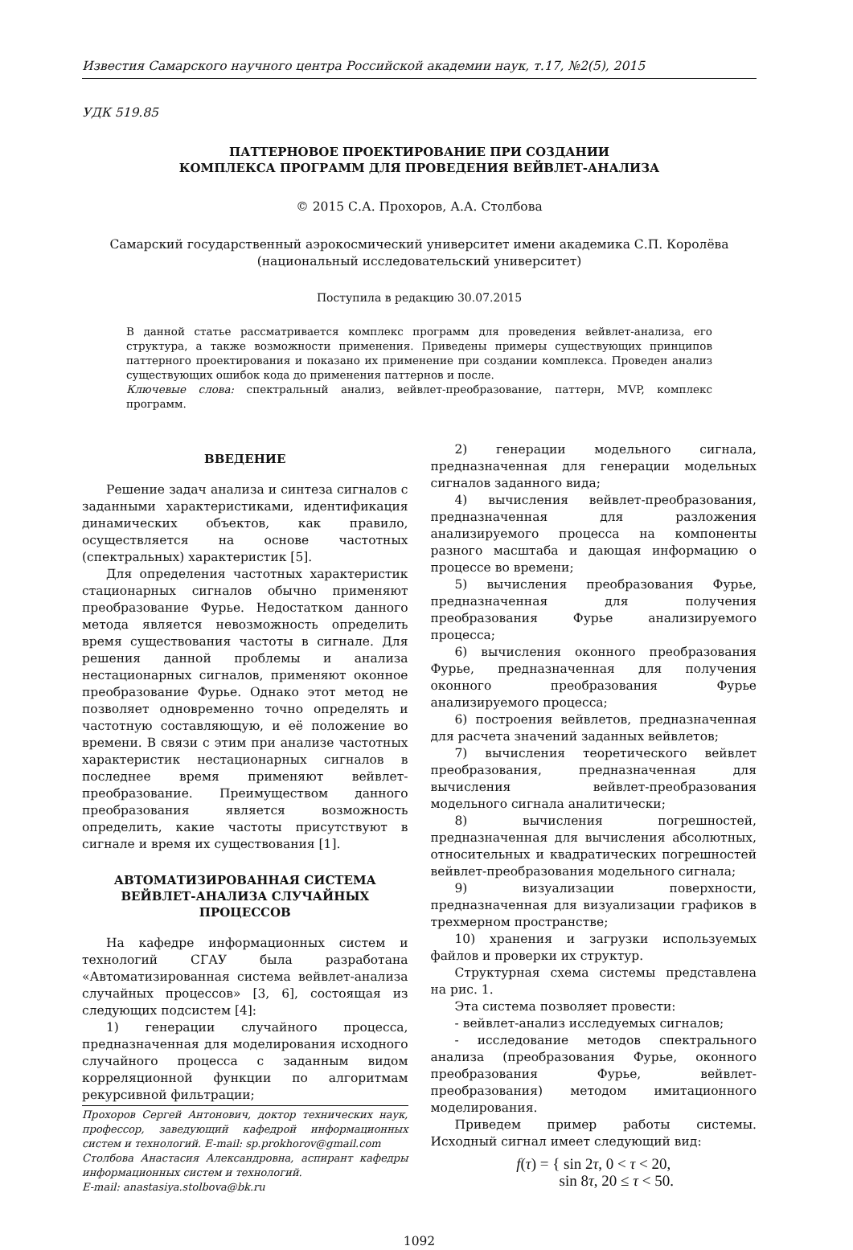Известия Самарского научного центра Российской академии наук, т.17, №2(5), 2015
УДК 519.85
ПАТТЕРНОВОЕ ПРОЕКТИРОВАНИЕ ПРИ СОЗДАНИИ
КОМПЛЕКСА ПРОГРАММ ДЛЯ ПРОВЕДЕНИЯ ВЕЙВЛЕТ-АНАЛИЗА
© 2015 С.А. Прохоров, А.А. Столбова
Самарский государственный аэрокосмический университет имени академика С.П. Королёва
(национальный исследовательский университет)
Поступила в редакцию 30.07.2015
В данной статье рассматривается комплекс программ для проведения вейвлет-анализа, его структура, а также возможности применения. Приведены примеры существующих принципов паттерного проектирования и показано их применение при создании комплекса. Проведен анализ существующих ошибок кода до применения паттернов и после.
Ключевые слова: спектральный анализ, вейвлет-преобразование, паттерн, MVP, комплекс программ.
ВВЕДЕНИЕ
Решение задач анализа и синтеза сигналов с заданными характеристиками, идентификация динамических объектов, как правило, осуществляется на основе частотных (спектральных) характеристик [5].
Для определения частотных характеристик стационарных сигналов обычно применяют преобразование Фурье. Недостатком данного метода является невозможность определить время существования частоты в сигнале. Для решения данной проблемы и анализа нестационарных сигналов, применяют оконное преобразование Фурье. Однако этот метод не позволяет одновременно точно определять и частотную составляющую, и её положение во времени. В связи с этим при анализе частотных характеристик нестационарных сигналов в последнее время применяют вейвлет-преобразование. Преимуществом данного преобразования является возможность определить, какие частоты присутствуют в сигнале и время их существования [1].
АВТОМАТИЗИРОВАННАЯ СИСТЕМА
ВЕЙВЛЕТ-АНАЛИЗА СЛУЧАЙНЫХ ПРОЦЕССОВ
На кафедре информационных систем и технологий СГАУ была разработана «Автоматизированная система вейвлет-анализа случайных процессов» [3, 6], состоящая из следующих подсистем [4]:
1) генерации случайного процесса, предназначенная для моделирования исходного случайного процесса с заданным видом корреляционной функции по алгоритмам рекурсивной фильтрации;
Прохоров Сергей Антонович, доктор технических наук, профессор, заведующий кафедрой информационных систем и технологий. E-mail: sp.prokhorov@gmail.com
Столбова Анастасия Александровна, аспирант кафедры информационных систем и технологий.
E-mail: anastasiya.stolbova@bk.ru
2) генерации модельного сигнала, предназначенная для генерации модельных сигналов заданного вида;
4) вычисления вейвлет-преобразования, предназначенная для разложения анализируемого процесса на компоненты разного масштаба и дающая информацию о процессе во времени;
5) вычисления преобразования Фурье, предназначенная для получения преобразования Фурье анализируемого процесса;
6) вычисления оконного преобразования Фурье, предназначенная для получения оконного преобразования Фурье анализируемого процесса;
6) построения вейвлетов, предназначенная для расчета значений заданных вейвлетов;
7) вычисления теоретического вейвлет преобразования, предназначенная для вычисления вейвлет-преобразования модельного сигнала аналитически;
8) вычисления погрешностей, предназначенная для вычисления абсолютных, относительных и квадратических погрешностей вейвлет-преобразования модельного сигнала;
9) визуализации поверхности, предназначенная для визуализации графиков в трехмерном пространстве;
10) хранения и загрузки используемых файлов и проверки их структур.
Структурная схема системы представлена на рис. 1.
Эта система позволяет провести:
- вейвлет-анализ исследуемых сигналов;
- исследование методов спектрального анализа (преобразования Фурье, оконного преобразования Фурье, вейвлет-преобразования) методом имитационного моделирования.
Приведем пример работы системы. Исходный сигнал имеет следующий вид:
f(τ) = { sin 2τ, 0 < τ < 20,
sin 8τ, 20 ≤ τ < 50.
1092